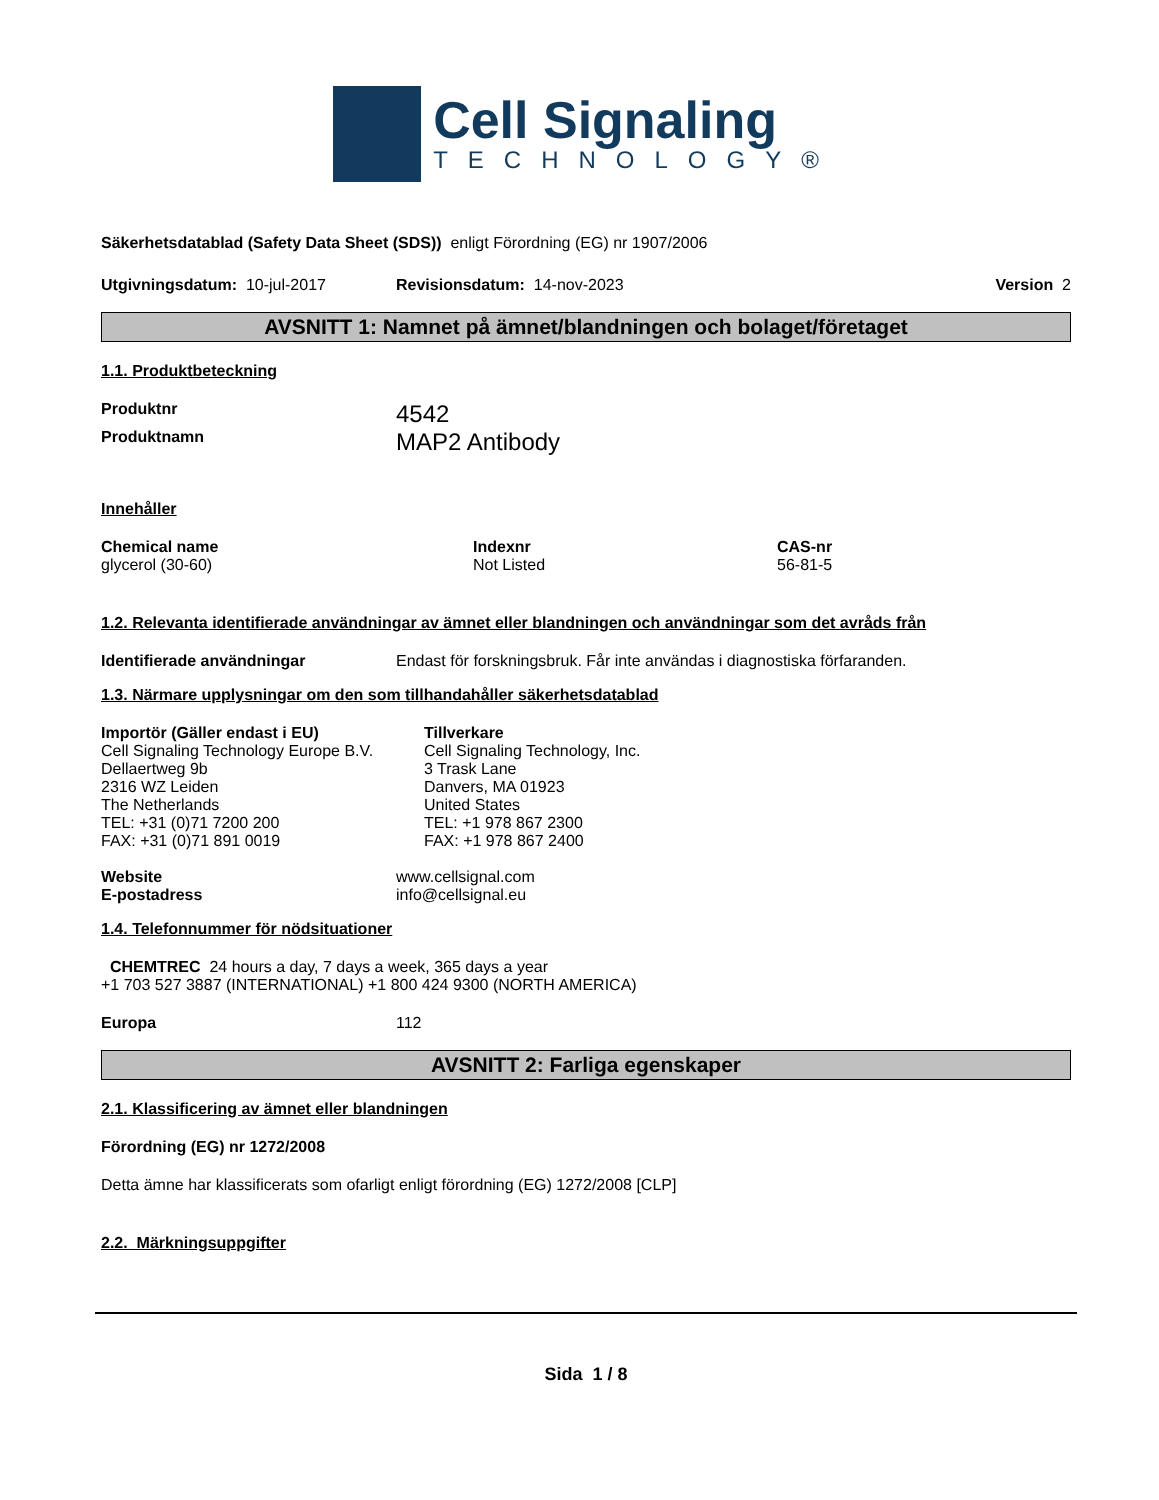Cell Signaling
TECHNOLOGY®
Säkerhetsdatablad (Safety Data Sheet (SDS)) enligt Förordning (EG) nr 1907/2006
Utgivningsdatum: 10-jul-2017 Revisionsdatum: 14-nov-2023 Version 2
AVSNITT 1: Namnet på ämnet/blandningen och bolaget/företaget
1.1. Produktbeteckning
Produktnr 4542
Produktnamn MAP2 Antibody
Innehåller
Chemical name
glycerol (30-60)
Indexnr
Not Listed
CAS-nr
56-81-5
1.2. Relevanta identifierade användningar av ämnet eller blandningen och användningar som det avråds från
Identifierade användningar Endast för forskningsbruk. Får inte användas i diagnostiska förfaranden.
1.3. Närmare upplysningar om den som tillhandahåller säkerhetsdatablad
Importör (Gäller endast i EU)
Cell Signaling Technology Europe B.V.
Dellaertweg 9b
2316 WZ Leiden
The Netherlands
TEL: +31 (0)71 7200 200
FAX: +31 (0)71 891 0019
Tillverkare
Cell Signaling Technology, Inc.
3 Trask Lane
Danvers, MA 01923
United States
TEL: +1 978 867 2300
FAX: +1 978 867 2400
Website
E-postadress www.cellsignal.com
info@cellsignal.eu
1.4. Telefonnummer för nödsituationer
CHEMTREC 24 hours a day, 7 days a week, 365 days a year
+1 703 527 3887 (INTERNATIONAL) +1 800 424 9300 (NORTH AMERICA)
Europa 112
AVSNITT 2: Farliga egenskaper
2.1. Klassificering av ämnet eller blandningen
Förordning (EG) nr 1272/2008
Detta ämne har klassificerats som ofarligt enligt förordning (EG) 1272/2008 [CLP]
2.2. Märkningsuppgifter
Sida 1 / 8